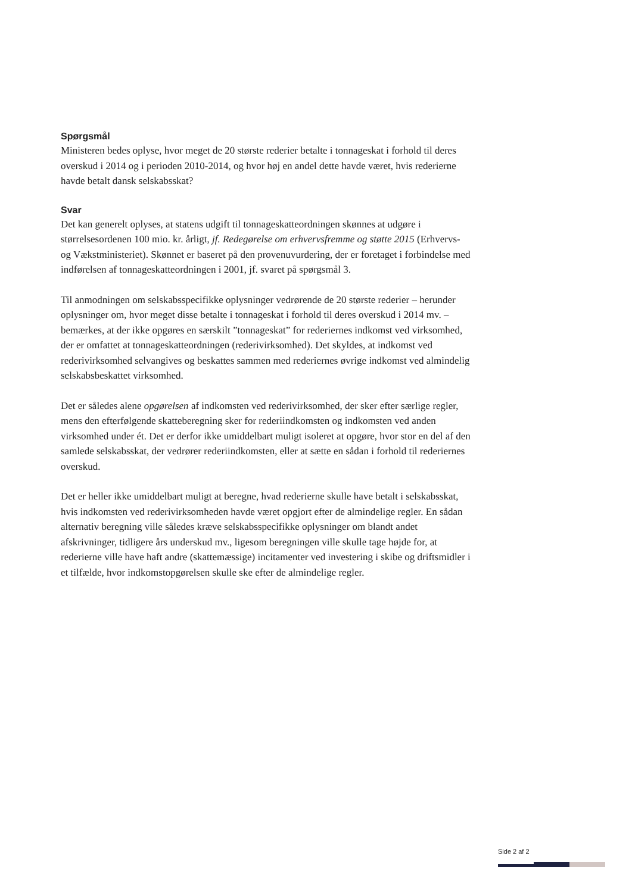Spørgsmål
Ministeren bedes oplyse, hvor meget de 20 største rederier betalte i tonnageskat i forhold til deres overskud i 2014 og i perioden 2010-2014, og hvor høj en andel dette havde været, hvis rederierne havde betalt dansk selskabsskat?
Svar
Det kan generelt oplyses, at statens udgift til tonnageskatteordningen skønnes at udgøre i størrelsesordenen 100 mio. kr. årligt, jf. Redegørelse om erhvervsfremme og støtte 2015 (Erhvervs- og Vækstministeriet). Skønnet er baseret på den provenuvurdering, der er foretaget i forbindelse med indførelsen af tonnageskatteordningen i 2001, jf. svaret på spørgsmål 3.
Til anmodningen om selskabsspecifikke oplysninger vedrørende de 20 største rederier – herunder oplysninger om, hvor meget disse betalte i tonnageskat i forhold til deres overskud i 2014 mv. – bemærkes, at der ikke opgøres en særskilt ”tonnageskat” for rederiernes indkomst ved virksomhed, der er omfattet at tonnageskatteordningen (rederivirksomhed). Det skyldes, at indkomst ved rederivirksomhed selvangives og beskattes sammen med rederiernes øvrige indkomst ved almindelig selskabsbeskattet virksomhed.
Det er således alene opgørelsen af indkomsten ved rederivirksomhed, der sker efter særlige regler, mens den efterfølgende skatteberegning sker for rederiindkomsten og indkomsten ved anden virksomhed under ét. Det er derfor ikke umiddelbart muligt isoleret at opgøre, hvor stor en del af den samlede selskabsskat, der vedrører rederiindkomsten, eller at sætte en sådan i forhold til rederiernes overskud.
Det er heller ikke umiddelbart muligt at beregne, hvad rederierne skulle have betalt i selskabsskat, hvis indkomsten ved rederivirksomheden havde været opgjort efter de almindelige regler. En sådan alternativ beregning ville således kræve selskabsspecifikke oplysninger om blandt andet afskrivninger, tidligere års underskud mv., ligesom beregningen ville skulle tage højde for, at rederierne ville have haft andre (skattemæssige) incitamenter ved investering i skibe og driftsmidler i et tilfælde, hvor indkomstopgørelsen skulle ske efter de almindelige regler.
Side 2 af 2